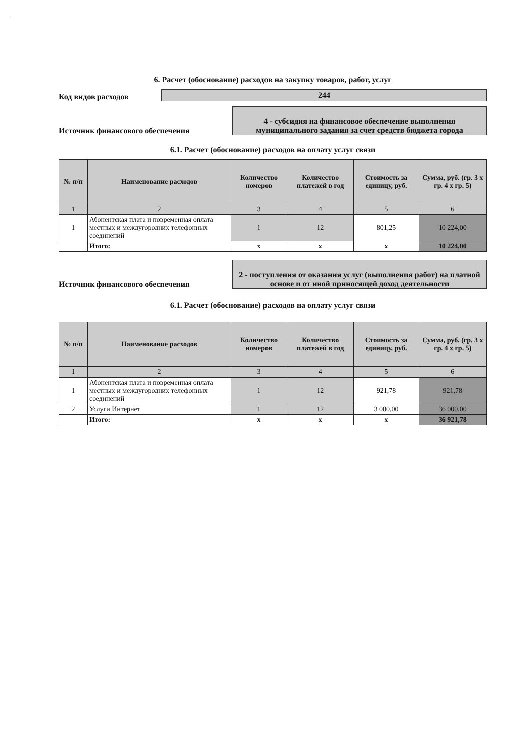6. Расчет (обоснование) расходов на закупку товаров, работ, услуг
Код видов расходов
244
Источник финансового обеспечения
4 - субсидия на финансовое обеспечение выполнения муниципального задания за счет средств бюджета города
6.1. Расчет (обоснование) расходов на оплату услуг связи
| № п/п | Наименование расходов | Количество номеров | Количество платежей в год | Стоимость за единицу, руб. | Сумма, руб. (гр. 3 х гр. 4 х гр. 5) |
| --- | --- | --- | --- | --- | --- |
| 1 | 2 | 3 | 4 | 5 | 6 |
| 1 | Абонентская плата и повременная оплата местных и междугородних телефонных соединений | 1 | 12 | 801,25 | 10 224,00 |
| | Итого: | х | х | х | 10 224,00 |
Источник финансового обеспечения
2 - поступления от оказания услуг (выполнения работ) на платной основе и от иной приносящей доход деятельности
6.1. Расчет (обоснование) расходов на оплату услуг связи
| № п/п | Наименование расходов | Количество номеров | Количество платежей в год | Стоимость за единицу, руб. | Сумма, руб. (гр. 3 х гр. 4 х гр. 5) |
| --- | --- | --- | --- | --- | --- |
| 1 | 2 | 3 | 4 | 5 | 6 |
| 1 | Абонентская плата и повременная оплата местных и междугородних телефонных соединений | 1 | 12 | 921,78 | 921,78 |
| 2 | Услуги Интернет | 1 | 12 | 3 000,00 | 36 000,00 |
| | Итого: | х | х | х | 36 921,78 |